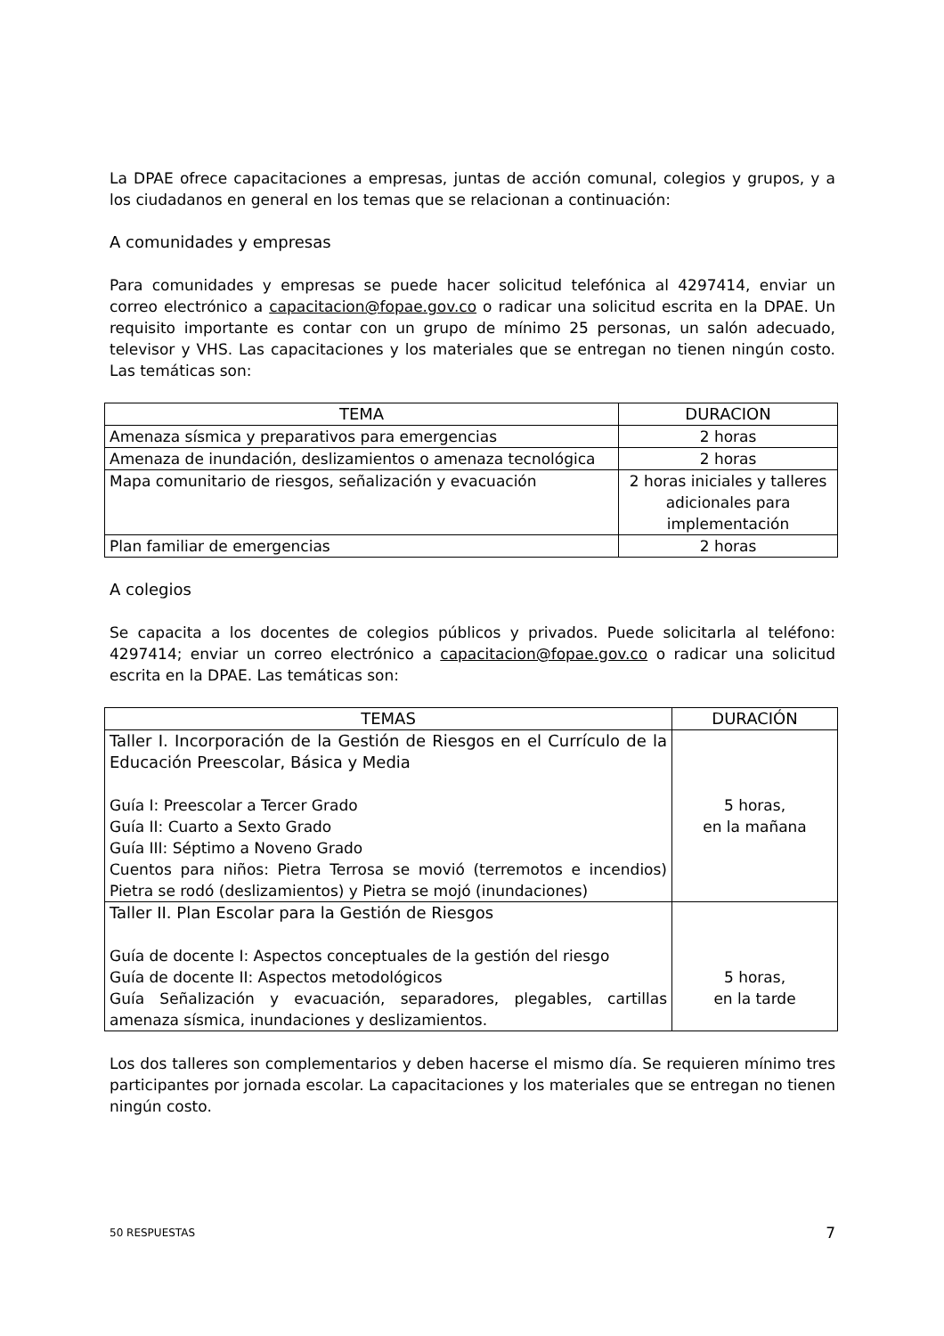La DPAE ofrece capacitaciones a empresas, juntas de acción comunal, colegios y grupos, y a los ciudadanos en general en los temas que se relacionan a continuación:
A comunidades y empresas
Para comunidades y empresas se puede hacer solicitud telefónica al 4297414, enviar un correo electrónico a capacitacion@fopae.gov.co o radicar una solicitud escrita en la DPAE. Un requisito importante es contar con un grupo de mínimo 25 personas, un salón adecuado, televisor y VHS. Las capacitaciones y los materiales que se entregan no tienen ningún costo. Las temáticas son:
| TEMA | DURACION |
| --- | --- |
| Amenaza sísmica y preparativos para emergencias | 2 horas |
| Amenaza de inundación, deslizamientos o amenaza tecnológica | 2 horas |
| Mapa comunitario de riesgos, señalización y evacuación | 2 horas iniciales y talleres adicionales para implementación |
| Plan familiar de emergencias | 2 horas |
A colegios
Se capacita a los docentes de colegios públicos y privados. Puede solicitarla al teléfono: 4297414; enviar un correo electrónico a capacitacion@fopae.gov.co o radicar una solicitud escrita en la DPAE. Las temáticas son:
| TEMAS | DURACIÓN |
| --- | --- |
| Taller I. Incorporación de la Gestión de Riesgos en el Currículo de la Educación Preescolar, Básica y Media Guía I: Preescolar a Tercer Grado Guía II: Cuarto a Sexto Grado Guía III: Séptimo a Noveno Grado Cuentos para niños: Pietra Terrosa se movió (terremotos e incendios) Pietra se rodó (deslizamientos) y Pietra se mojó (inundaciones) | 5 horas, en la mañana |
| Taller II. Plan Escolar para la Gestión de Riesgos Guía de docente I: Aspectos conceptuales de la gestión del riesgo Guía de docente II: Aspectos metodológicos Guía Señalización y evacuación, separadores, plegables, cartillas amenaza sísmica, inundaciones y deslizamientos. | 5 horas, en la tarde |
Los dos talleres son complementarios y deben hacerse el mismo día. Se requieren mínimo tres participantes por jornada escolar. La capacitaciones y los materiales que se entregan no tienen ningún costo.
50 RESPUESTAS 7